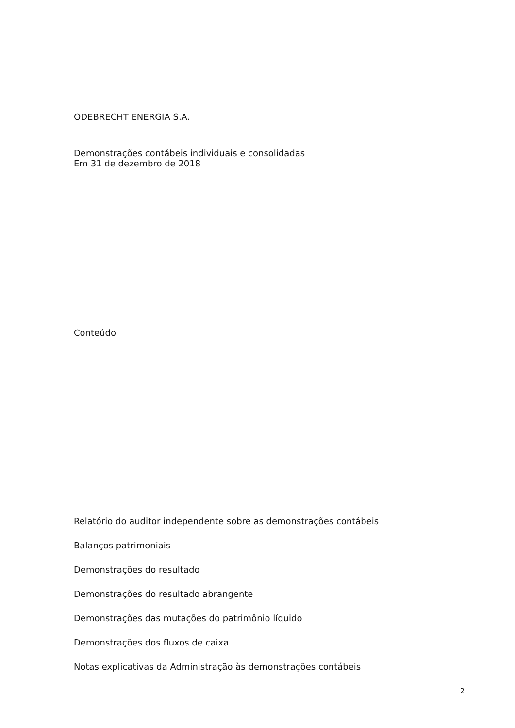ODEBRECHT ENERGIA S.A.
Demonstrações contábeis individuais e consolidadas
Em 31 de dezembro de 2018
Conteúdo
Relatório do auditor independente sobre as demonstrações contábeis
Balanços patrimoniais
Demonstrações do resultado
Demonstrações do resultado abrangente
Demonstrações das mutações do patrimônio líquido
Demonstrações dos fluxos de caixa
Notas explicativas da Administração às demonstrações contábeis
2